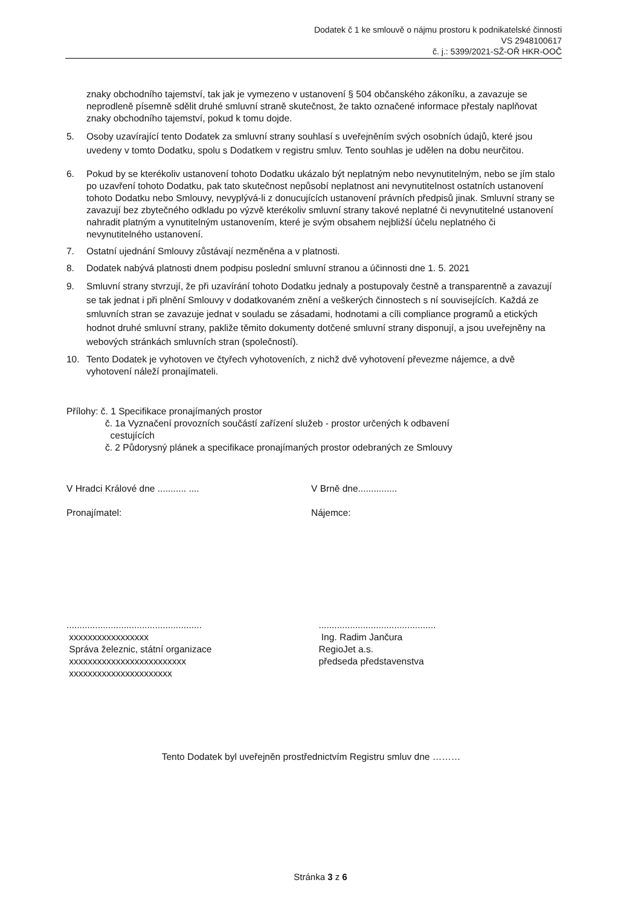Dodatek č 1 ke smlouvě o nájmu prostoru k podnikatelské činnosti
VS 2948100617
č. j.: 5399/2021-SŽ-OŘ HKR-OOČ
znaky obchodního tajemství, tak jak je vymezeno v ustanovení § 504 občanského zákoníku, a zavazuje se neprodleně písemně sdělit druhé smluvní straně skutečnost, že takto označené informace přestaly naplňovat znaky obchodního tajemství, pokud k tomu dojde.
5. Osoby uzavírající tento Dodatek za smluvní strany souhlasí s uveřejněním svých osobních údajů, které jsou uvedeny v tomto Dodatku, spolu s Dodatkem v registru smluv. Tento souhlas je udělen na dobu neurčitou.
6. Pokud by se kterékoliv ustanovení tohoto Dodatku ukázalo být neplatným nebo nevynutitelným, nebo se jím stalo po uzavření tohoto Dodatku, pak tato skutečnost nepůsobí neplatnost ani nevynutitelnost ostatních ustanovení tohoto Dodatku nebo Smlouvy, nevyplývá-li z donucujících ustanovení právních předpisů jinak. Smluvní strany se zavazují bez zbytečného odkladu po výzvě kterékoliv smluvní strany takové neplatné či nevynutitelné ustanovení nahradit platným a vynutitelným ustanovením, které je svým obsahem nejbližší účelu neplatného či nevynutitelného ustanovení.
7. Ostatní ujednání Smlouvy zůstávají nezměněna a v platnosti.
8. Dodatek nabývá platnosti dnem podpisu poslední smluvní stranou a účinnosti dne 1. 5. 2021
9. Smluvní strany stvrzují, že při uzavírání tohoto Dodatku jednaly a postupovaly čestně a transparentně a zavazují se tak jednat i při plnění Smlouvy v dodatkovaném znění a veškerých činnostech s ní souvisejících. Každá ze smluvních stran se zavazuje jednat v souladu se zásadami, hodnotami a cíli compliance programů a etických hodnot druhé smluvní strany, pakliže těmito dokumenty dotčené smluvní strany disponují, a jsou uveřejněny na webových stránkách smluvních stran (společností).
10. Tento Dodatek je vyhotoven ve čtyřech vyhotoveních, z nichž dvě vyhotovení převezme nájemce, a dvě vyhotovení náleží pronajímateli.
Přílohy: č. 1 Specifikace pronajímaných prostor
č. 1a Vyznačení provozních součástí zařízení služeb - prostor určených k odbavení
cestujících
č. 2 Půdorysný plánek a specifikace pronajímaných prostor odebraných ze Smlouvy
V Hradci Králové dne ........... .... V Brně dne...............
Pronajímatel: Nájemce:
....................................................
xxxxxxxxxxxxxxxxx
Správa železnic, státní organizace
xxxxxxxxxxxxxxxxxxxxxxxxx
xxxxxxxxxxxxxxxxxxxxxx
.............................................
Ing. Radim Jančura
RegioJet a.s.
předseda představenstva
Tento Dodatek byl uveřejněn prostřednictvím Registru smluv dne ………
Stránka 3 z 6